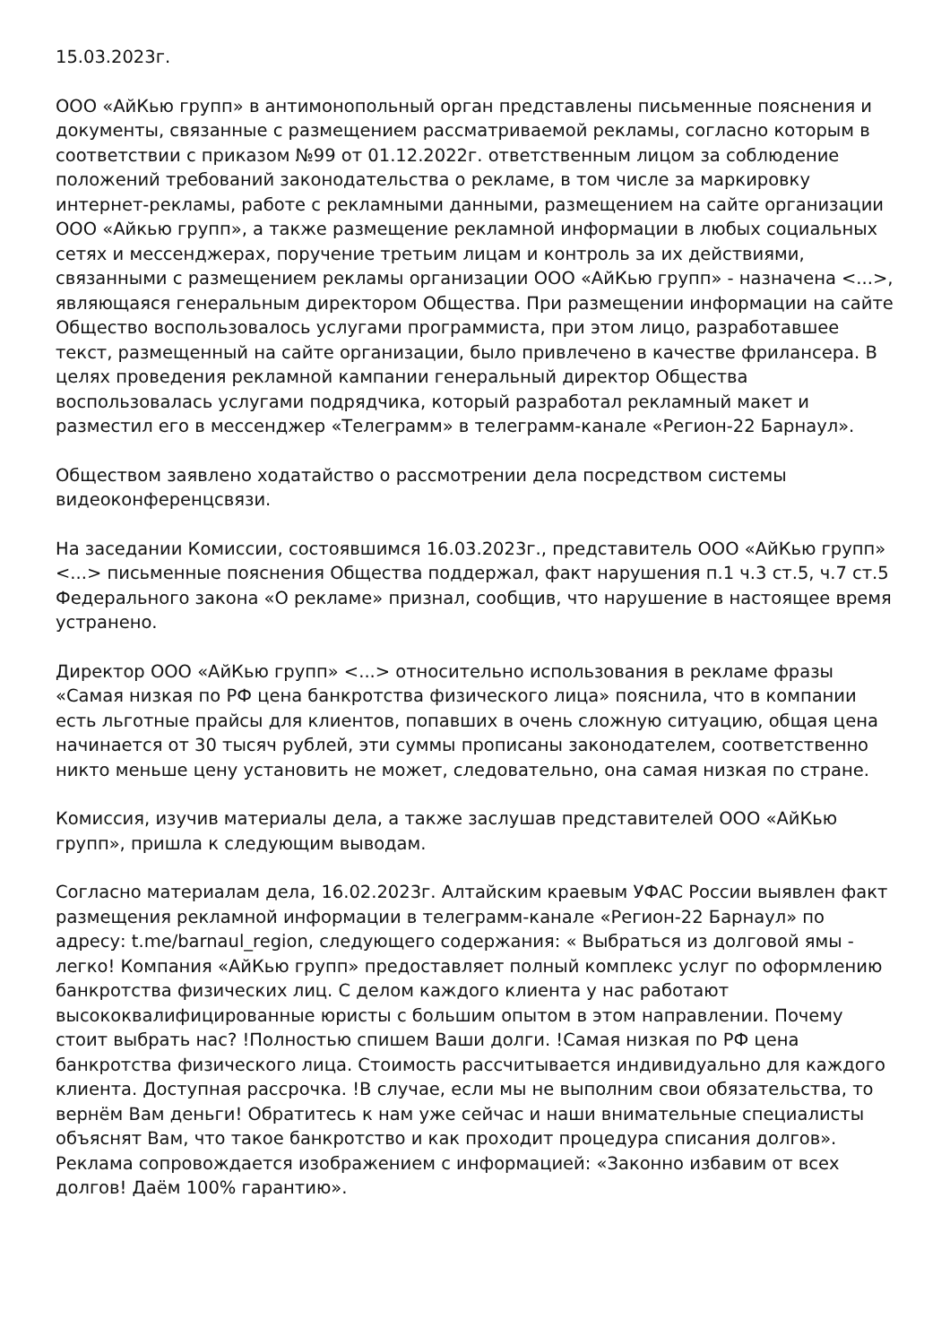15.03.2023г.
ООО «АйКью групп» в антимонопольный орган представлены письменные пояснения и документы, связанные с размещением рассматриваемой рекламы, согласно которым в соответствии с приказом №99 от 01.12.2022г. ответственным лицом за соблюдение положений требований законодательства о рекламе, в том числе за маркировку интернет-рекламы, работе с рекламными данными, размещением на сайте организации ООО «Айкью групп», а также размещение рекламной информации в любых социальных сетях и мессенджерах, поручение третьим лицам и контроль за их действиями, связанными с размещением рекламы организации ООО «АйКью групп» - назначена <...>, являющаяся генеральным директором Общества. При размещении информации на сайте Общество воспользовалось услугами программиста, при этом лицо, разработавшее текст, размещенный на сайте организации, было привлечено в качестве фрилансера. В целях проведения рекламной кампании генеральный директор Общества воспользовалась услугами подрядчика, который разработал рекламный макет и разместил его в мессенджер «Телеграмм» в телеграмм-канале «Регион-22 Барнаул».
Обществом заявлено ходатайство о рассмотрении дела посредством системы видеоконференцсвязи.
На заседании Комиссии, состоявшимся 16.03.2023г., представитель ООО «АйКью групп» <...> письменные пояснения Общества поддержал, факт нарушения п.1 ч.3 ст.5, ч.7 ст.5 Федерального закона «О рекламе» признал, сообщив, что нарушение в настоящее время устранено.
Директор ООО «АйКью групп» <...> относительно использования в рекламе фразы «Самая низкая по РФ цена банкротства физического лица» пояснила, что в компании есть льготные прайсы для клиентов, попавших в очень сложную ситуацию, общая цена начинается от 30 тысяч рублей, эти суммы прописаны законодателем, соответственно никто меньше цену установить не может, следовательно, она самая низкая по стране.
Комиссия, изучив материалы дела, а также заслушав представителей ООО «АйКью групп», пришла к следующим выводам.
Согласно материалам дела, 16.02.2023г. Алтайским краевым УФАС России выявлен факт размещения рекламной информации в телеграмм-канале «Регион-22 Барнаул» по адресу: t.me/barnaul_region, следующего содержания: « Выбраться из долговой ямы - легко! Компания «АйКью групп» предоставляет полный комплекс услуг по оформлению банкротства физических лиц. С делом каждого клиента у нас работают высококвалифицированные юристы с большим опытом в этом направлении. Почему стоит выбрать нас? !Полностью спишем Ваши долги. !Самая низкая по РФ цена банкротства физического лица. Стоимость рассчитывается индивидуально для каждого клиента. Доступная рассрочка. !В случае, если мы не выполним свои обязательства, то вернём Вам деньги! Обратитесь к нам уже сейчас и наши внимательные специалисты объяснят Вам, что такое банкротство и как проходит процедура списания долгов». Реклама сопровождается изображением с информацией: «Законно избавим от всех долгов! Даём 100% гарантию».